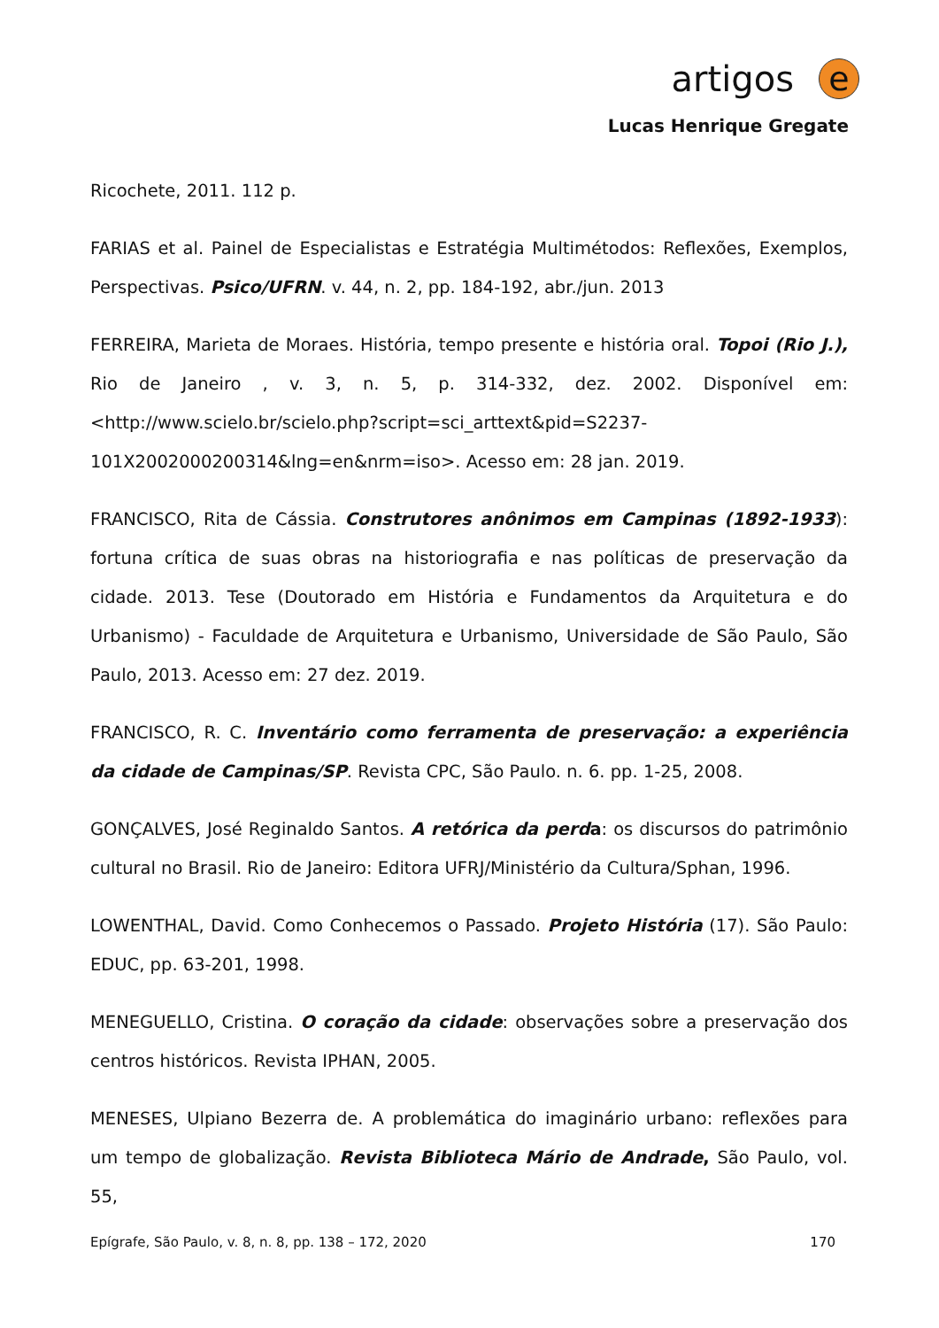artigos e
Lucas Henrique Gregate
Ricochete, 2011. 112 p.
FARIAS et al. Painel de Especialistas e Estratégia Multimétodos: Reflexões, Exemplos, Perspectivas. Psico/UFRN. v. 44, n. 2, pp. 184-192, abr./jun. 2013
FERREIRA, Marieta de Moraes. História, tempo presente e história oral. Topoi (Rio J.), Rio de Janeiro , v. 3, n. 5, p. 314-332, dez. 2002. Disponível em: <http://www.scielo.br/scielo.php?script=sci_arttext&pid=S2237-101X2002000200314&lng=en&nrm=iso>. Acesso em: 28 jan. 2019.
FRANCISCO, Rita de Cássia. Construtores anônimos em Campinas (1892-1933): fortuna crítica de suas obras na historiografia e nas políticas de preservação da cidade. 2013. Tese (Doutorado em História e Fundamentos da Arquitetura e do Urbanismo) - Faculdade de Arquitetura e Urbanismo, Universidade de São Paulo, São Paulo, 2013. Acesso em: 27 dez. 2019.
FRANCISCO, R. C. Inventário como ferramenta de preservação: a experiência da cidade de Campinas/SP. Revista CPC, São Paulo. n. 6. pp. 1-25, 2008.
GONÇALVES, José Reginaldo Santos. A retórica da perda: os discursos do patrimônio cultural no Brasil. Rio de Janeiro: Editora UFRJ/Ministério da Cultura/Sphan, 1996.
LOWENTHAL, David. Como Conhecemos o Passado. Projeto História (17). São Paulo: EDUC, pp. 63-201, 1998.
MENEGUELLO, Cristina. O coração da cidade: observações sobre a preservação dos centros históricos. Revista IPHAN, 2005.
MENESES, Ulpiano Bezerra de. A problemática do imaginário urbano: reflexões para um tempo de globalização. Revista Biblioteca Mário de Andrade, São Paulo, vol. 55,
Epígrafe, São Paulo, v. 8, n. 8, pp. 138 – 172, 2020 170